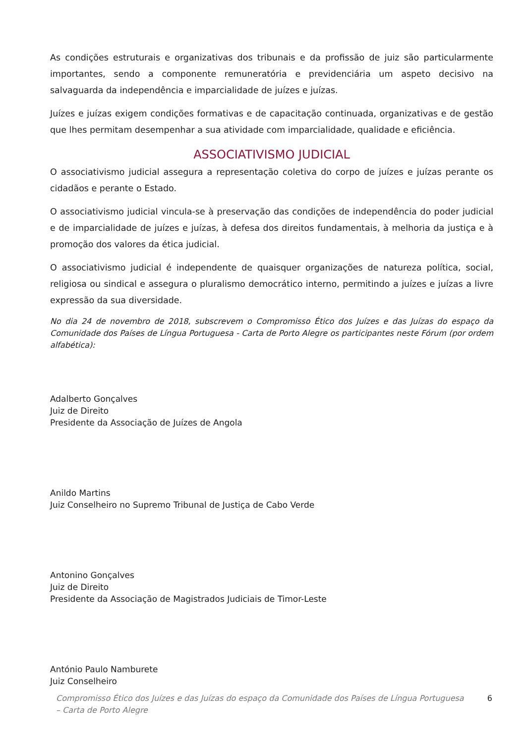As condições estruturais e organizativas dos tribunais e da profissão de juiz são particularmente importantes, sendo a componente remuneratória e previdenciária um aspeto decisivo na salvaguarda da independência e imparcialidade de juízes e juízas.
Juízes e juízas exigem condições formativas e de capacitação continuada, organizativas e de gestão que lhes permitam desempenhar a sua atividade com imparcialidade, qualidade e eficiência.
ASSOCIATIVISMO JUDICIAL
O associativismo judicial assegura a representação coletiva do corpo de juízes e juízas perante os cidadãos e perante o Estado.
O associativismo judicial vincula-se à preservação das condições de independência do poder judicial e de imparcialidade de juízes e juízas, à defesa dos direitos fundamentais, à melhoria da justiça e à promoção dos valores da ética judicial.
O associativismo judicial é independente de quaisquer organizações de natureza política, social, religiosa ou sindical e assegura o pluralismo democrático interno, permitindo a juízes e juízas a livre expressão da sua diversidade.
No dia 24 de novembro de 2018, subscrevem o Compromisso Ético dos Juízes e das Juízas do espaço da Comunidade dos Países de Língua Portuguesa - Carta de Porto Alegre os participantes neste Fórum (por ordem alfabética):
Adalberto Gonçalves
Juiz de Direito
Presidente da Associação de Juízes de Angola
Anildo Martins
Juiz Conselheiro no Supremo Tribunal de Justiça de Cabo Verde
Antonino Gonçalves
Juiz de Direito
Presidente da Associação de Magistrados Judiciais de Timor-Leste
António Paulo Namburete
Juiz Conselheiro
Compromisso Ético dos Juízes e das Juízas do espaço da Comunidade dos Países de Língua Portuguesa
– Carta de Porto Alegre 6